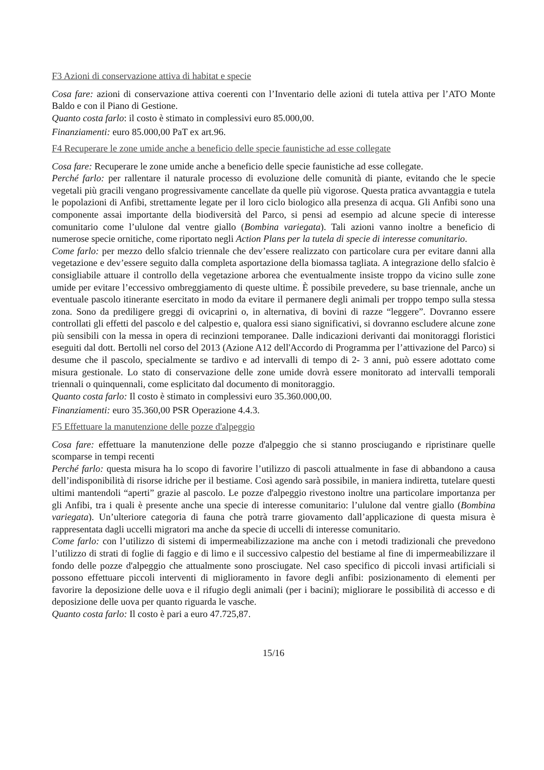F3 Azioni di conservazione attiva di habitat e specie
Cosa fare: azioni di conservazione attiva coerenti con l’Inventario delle azioni di tutela attiva per l’ATO Monte Baldo e con il Piano di Gestione.
Quanto costa farlo: il costo è stimato in complessivi euro 85.000,00.
Finanziamenti: euro 85.000,00 PaT ex art.96.
F4 Recuperare le zone umide anche a beneficio delle specie faunistiche ad esse collegate
Cosa fare: Recuperare le zone umide anche a beneficio delle specie faunistiche ad esse collegate.
Perché farlo: per rallentare il naturale processo di evoluzione delle comunità di piante, evitando che le specie vegetali più gracili vengano progressivamente cancellate da quelle più vigorose. Questa pratica avvantaggia e tutela le popolazioni di Anfibi, strettamente legate per il loro ciclo biologico alla presenza di acqua. Gli Anfibi sono una componente assai importante della biodiversità del Parco, si pensi ad esempio ad alcune specie di interesse comunitario come l’ululone dal ventre giallo (Bombina variegata). Tali azioni vanno inoltre a beneficio di numerose specie ornitiche, come riportato negli Action Plans per la tutela di specie di interesse comunitario.
Come farlo: per mezzo dello sfalcio triennale che dev’essere realizzato con particolare cura per evitare danni alla vegetazione e dev’essere seguito dalla completa asportazione della biomassa tagliata. A integrazione dello sfalcio è consigliabile attuare il controllo della vegetazione arborea che eventualmente insiste troppo da vicino sulle zone umide per evitare l’eccessivo ombreggiamento di queste ultime. È possibile prevedere, su base triennale, anche un eventuale pascolo itinerante esercitato in modo da evitare il permanere degli animali per troppo tempo sulla stessa zona. Sono da prediligere greggi di ovicaprini o, in alternativa, di bovini di razze “leggere”. Dovranno essere controllati gli effetti del pascolo e del calpestio e, qualora essi siano significativi, si dovranno escludere alcune zone più sensibili con la messa in opera di recinzioni temporanee. Dalle indicazioni derivanti dai monitoraggi floristici eseguiti dal dott. Bertolli nel corso del 2013 (Azione A12 dell'Accordo di Programma per l’attivazione del Parco) si desume che il pascolo, specialmente se tardivo e ad intervalli di tempo di 2- 3 anni, può essere adottato come misura gestionale. Lo stato di conservazione delle zone umide dovrà essere monitorato ad intervalli temporali triennali o quinquennali, come esplicitato dal documento di monitoraggio.
Quanto costa farlo: Il costo è stimato in complessivi euro 35.360.000,00.
Finanziamenti: euro 35.360,00 PSR Operazione 4.4.3.
F5 Effettuare la manutenzione delle pozze d'alpeggio
Cosa fare: effettuare la manutenzione delle pozze d'alpeggio che si stanno prosciugando e ripristinare quelle scomparse in tempi recenti
Perché farlo: questa misura ha lo scopo di favorire l’utilizzo di pascoli attualmente in fase di abbandono a causa dell’indisponibilità di risorse idriche per il bestiame. Così agendo sarà possibile, in maniera indiretta, tutelare questi ultimi mantendoli “aperti” grazie al pascolo. Le pozze d'alpeggio rivestono inoltre una particolare importanza per gli Anfibi, tra i quali è presente anche una specie di interesse comunitario: l’ululone dal ventre giallo (Bombina variegata). Un’ulteriore categoria di fauna che potrà trarre giovamento dall’applicazione di questa misura è rappresentata dagli uccelli migratori ma anche da specie di uccelli di interesse comunitario.
Come farlo: con l’utilizzo di sistemi di impermeabilizzazione ma anche con i metodi tradizionali che prevedono l’utilizzo di strati di foglie di faggio e di limo e il successivo calpestio del bestiame al fine di impermeabilizzare il fondo delle pozze d'alpeggio che attualmente sono prosciugate. Nel caso specifico di piccoli invasi artificiali si possono effettuare piccoli interventi di miglioramento in favore degli anfibi: posizionamento di elementi per favorire la deposizione delle uova e il rifugio degli animali (per i bacini); migliorare le possibilità di accesso e di deposizione delle uova per quanto riguarda le vasche.
Quanto costa farlo: Il costo è pari a euro 47.725,87.
15/16